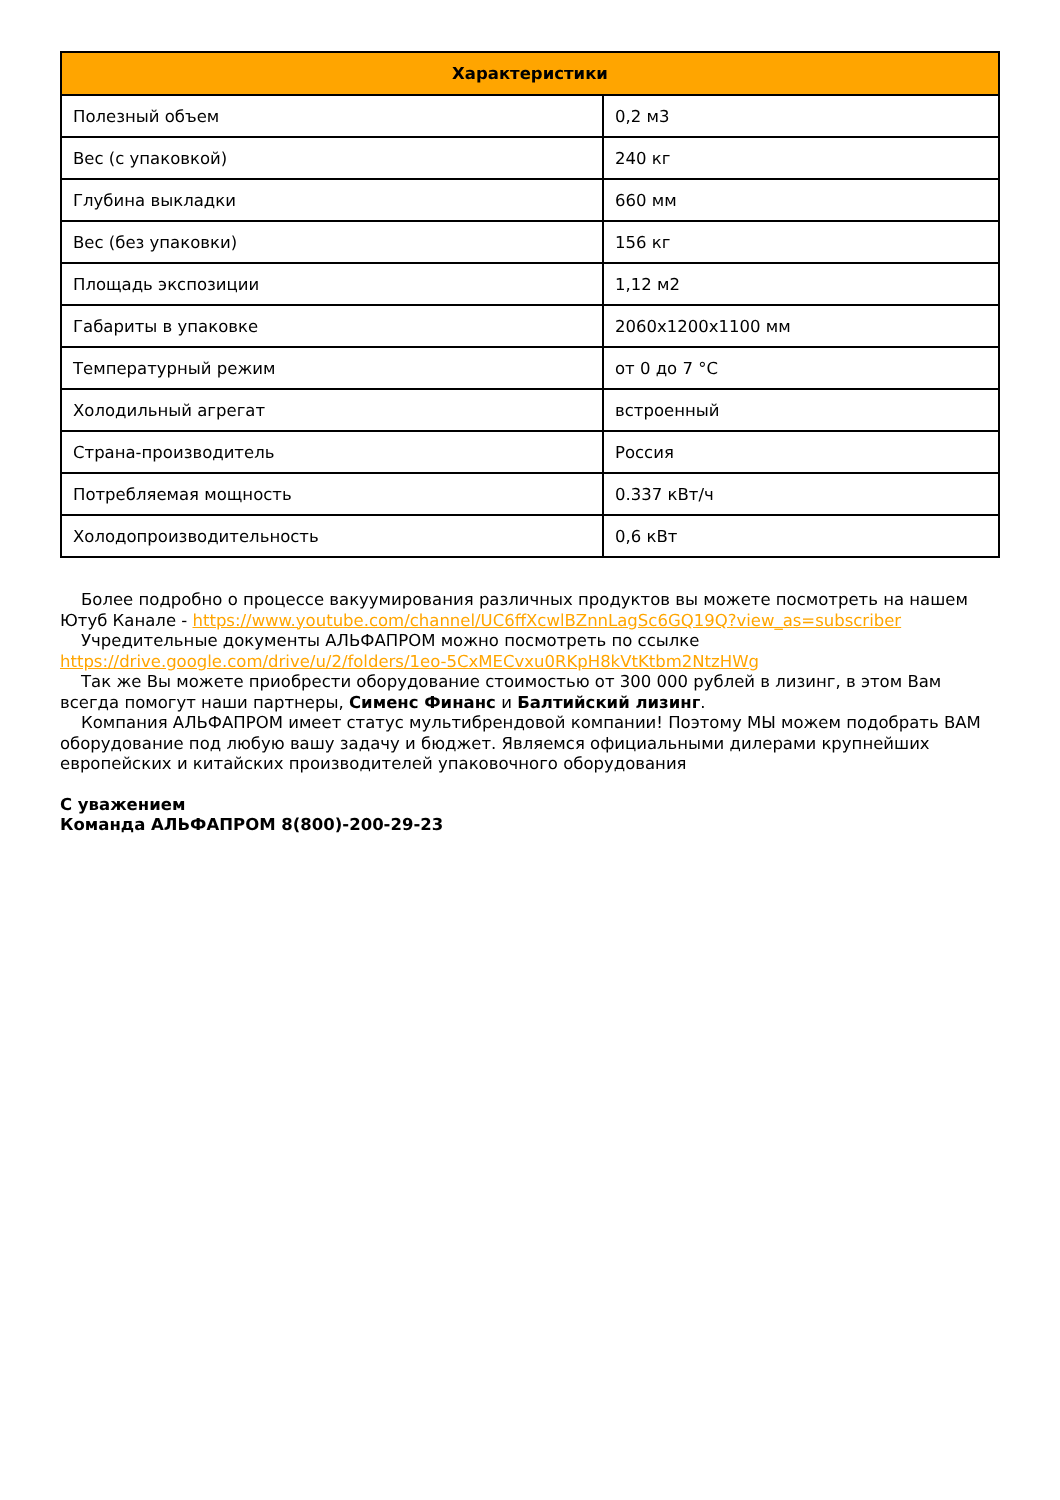| Характеристики | |
| --- | --- |
| Полезный объем | 0,2 м3 |
| Вес (с упаковкой) | 240 кг |
| Глубина выкладки | 660 мм |
| Вес (без упаковки) | 156 кг |
| Площадь экспозиции | 1,12 м2 |
| Габариты в упаковке | 2060x1200x1100 мм |
| Температурный режим | от 0 до 7 °C |
| Холодильный агрегат | встроенный |
| Страна-производитель | Россия |
| Потребляемая мощность | 0.337 кВт/ч |
| Холодопроизводительность | 0,6 кВт |
Более подробно о процессе вакуумирования различных продуктов вы можете посмотреть на нашем Ютуб Канале - https://www.youtube.com/channel/UC6ffXcwlBZnnLagSc6GQ19Q?view_as=subscriber
Учредительные документы АЛЬФАПРОМ можно посмотреть по ссылке https://drive.google.com/drive/u/2/folders/1eo-5CxMECvxu0RKpH8kVtKtbm2NtzHWg
Так же Вы можете приобрести оборудование стоимостью от 300 000 рублей в лизинг, в этом Вам всегда помогут наши партнеры, Сименс Финанс и Балтийский лизинг.
Компания АЛЬФАПРОМ имеет статус мультибрендовой компании! Поэтому МЫ можем подобрать ВАМ оборудование под любую вашу задачу и бюджет. Являемся официальными дилерами крупнейших европейских и китайских производителей упаковочного оборудования
С уважением
Команда АЛЬФАПРОМ 8(800)-200-29-23